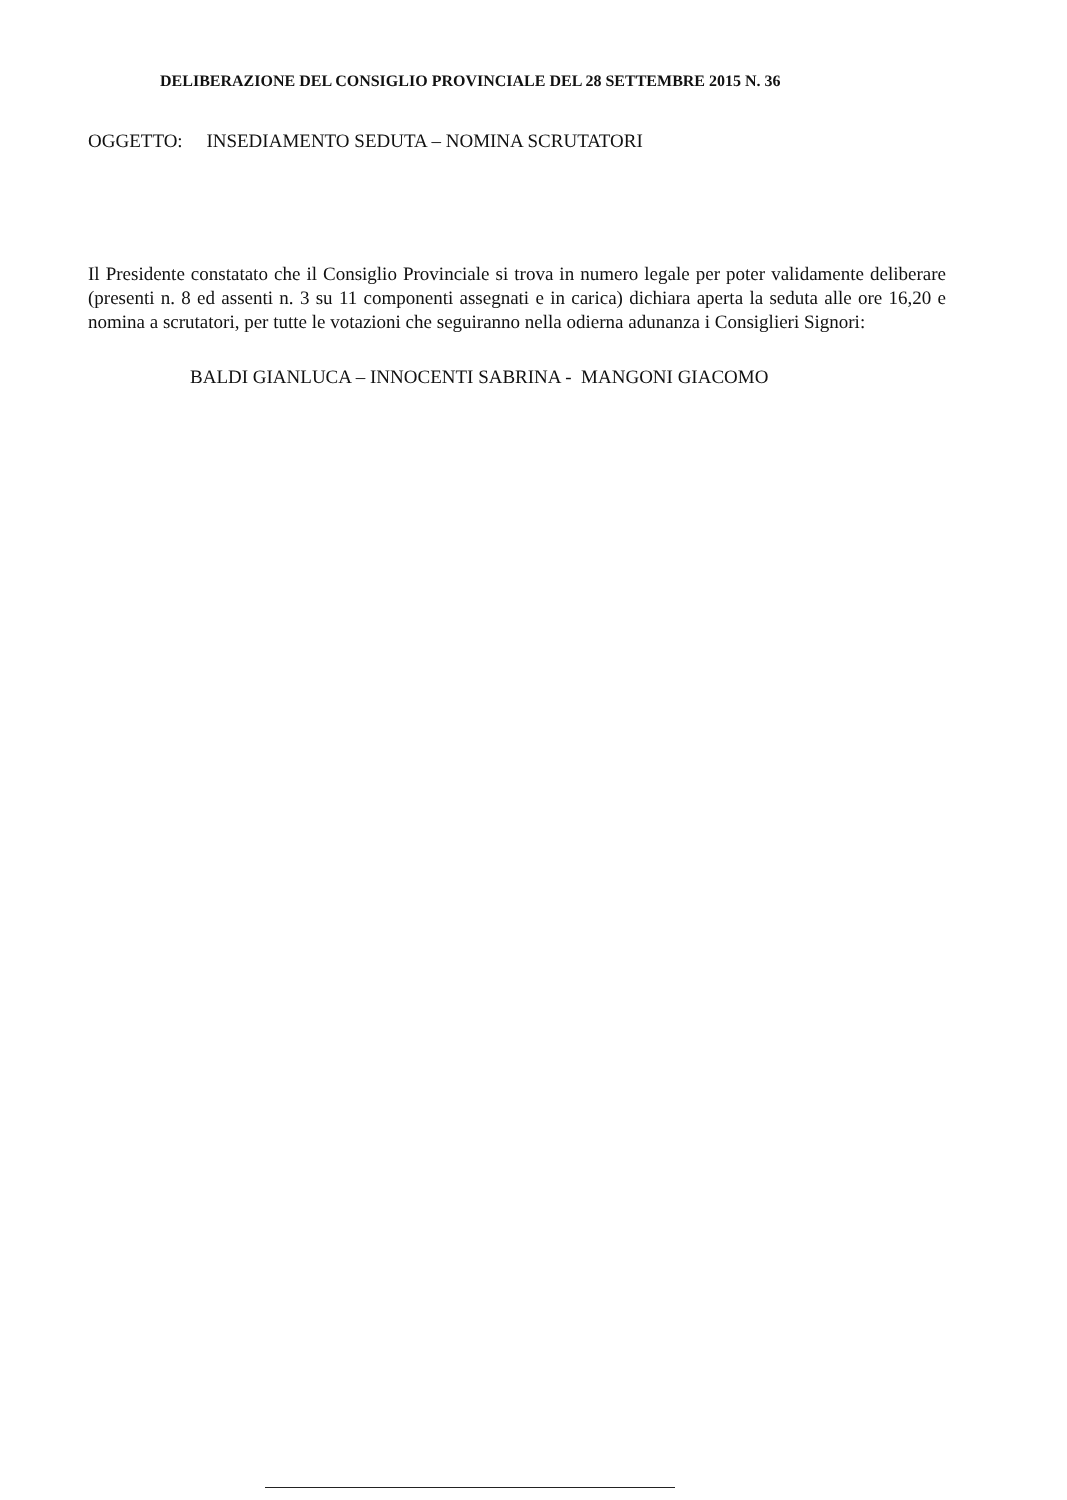DELIBERAZIONE DEL CONSIGLIO PROVINCIALE DEL 28 SETTEMBRE 2015 N. 36
OGGETTO: INSEDIAMENTO SEDUTA – NOMINA SCRUTATORI
Il Presidente constatato che il Consiglio Provinciale si trova in numero legale per poter validamente deliberare (presenti n. 8 ed assenti n. 3 su 11 componenti assegnati e in carica) dichiara aperta la seduta alle ore 16,20 e nomina a scrutatori, per tutte le votazioni che seguiranno nella odierna adunanza i Consiglieri Signori:
BALDI GIANLUCA – INNOCENTI SABRINA - MANGONI GIACOMO